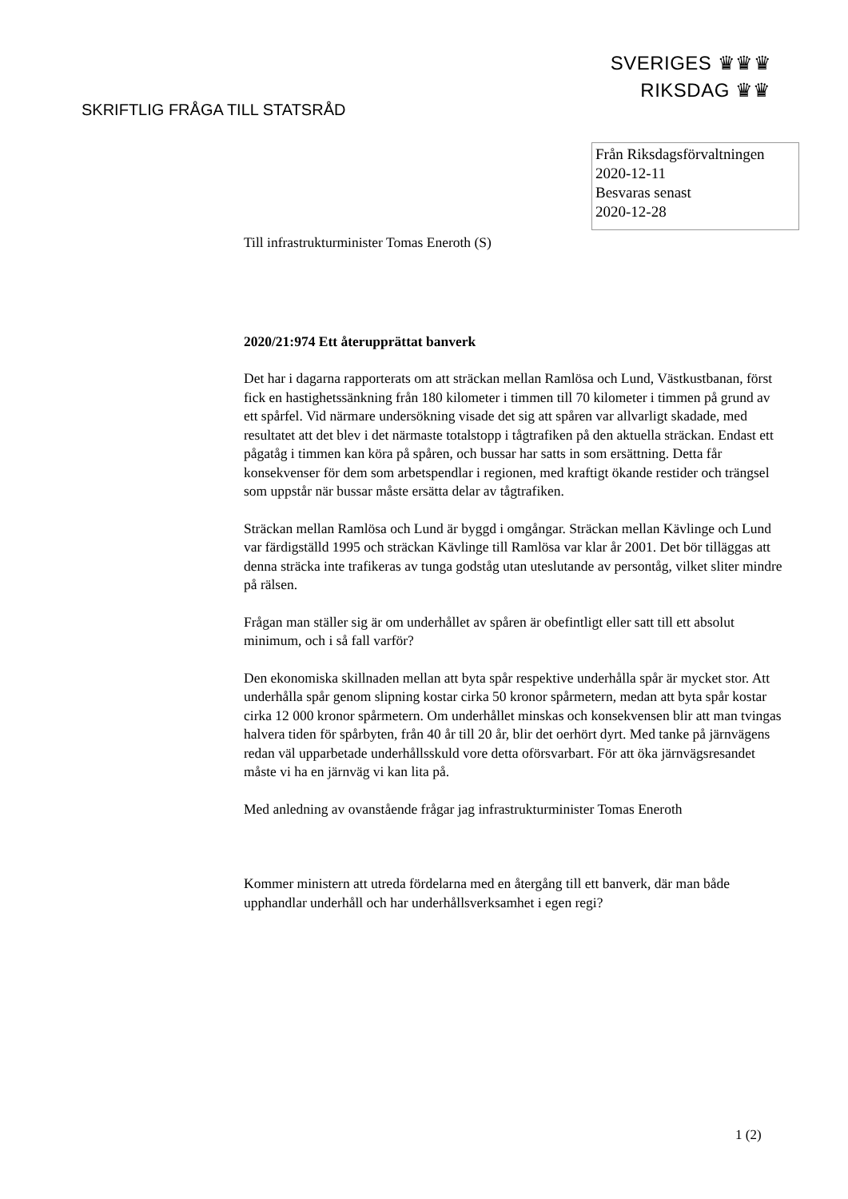SVERIGES ♛♛♛
RIKSDAG ♛♛
SKRIFTLIG FRÅGA TILL STATSRÅD
Från Riksdagsförvaltningen
2020-12-11
Besvaras senast
2020-12-28
Till infrastrukturminister Tomas Eneroth (S)
2020/21:974 Ett återupprättat banverk
Det har i dagarna rapporterats om att sträckan mellan Ramlösa och Lund, Västkustbanan, först fick en hastighetssänkning från 180 kilometer i timmen till 70 kilometer i timmen på grund av ett spårfel. Vid närmare undersökning visade det sig att spåren var allvarligt skadade, med resultatet att det blev i det närmaste totalstopp i tågtrafiken på den aktuella sträckan. Endast ett pågatåg i timmen kan köra på spåren, och bussar har satts in som ersättning. Detta får konsekvenser för dem som arbetspendlar i regionen, med kraftigt ökande restider och trängsel som uppstår när bussar måste ersätta delar av tågtrafiken.
Sträckan mellan Ramlösa och Lund är byggd i omgångar. Sträckan mellan Kävlinge och Lund var färdigställd 1995 och sträckan Kävlinge till Ramlösa var klar år 2001. Det bör tilläggas att denna sträcka inte trafikeras av tunga godståg utan uteslutande av persontåg, vilket sliter mindre på rälsen.
Frågan man ställer sig är om underhållet av spåren är obefintligt eller satt till ett absolut minimum, och i så fall varför?
Den ekonomiska skillnaden mellan att byta spår respektive underhålla spår är mycket stor. Att underhålla spår genom slipning kostar cirka 50 kronor spårmetern, medan att byta spår kostar cirka 12 000 kronor spårmetern. Om underhållet minskas och konsekvensen blir att man tvingas halvera tiden för spårbyten, från 40 år till 20 år, blir det oerhört dyrt. Med tanke på järnvägens redan väl upparbetade underhållsskuld vore detta oförsvarbart. För att öka järnvägsresandet måste vi ha en järnväg vi kan lita på.
Med anledning av ovanstående frågar jag infrastrukturminister Tomas Eneroth
Kommer ministern att utreda fördelarna med en återgång till ett banverk, där man både upphandlar underhåll och har underhållsverksamhet i egen regi?
1 (2)